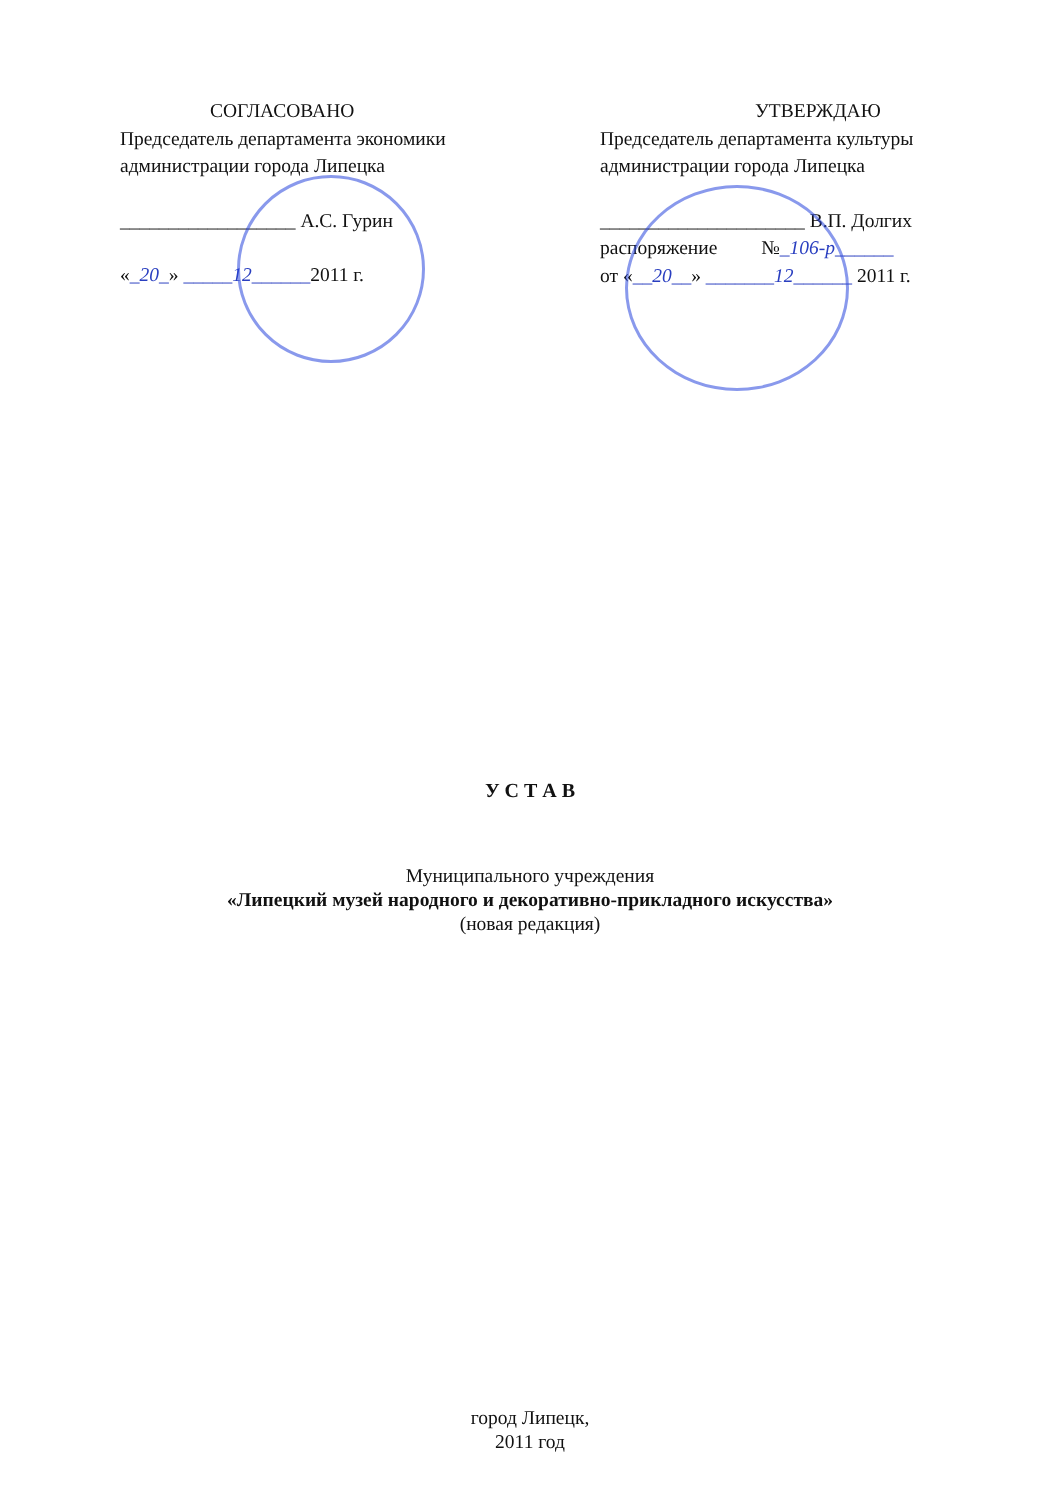СОГЛАСОВАНО
Председатель департамента экономики
администрации города Липецка
__________________ А.С. Гурин
«_20_» _____12______2011 г.
УТВЕРЖДАЮ
Председатель департамента культуры
администрации города Липецка
_____________________ В.П. Долгих
распоряжение №_106-р______
от «__20__» _______12______ 2011 г.
У С Т А В
Муниципального учреждения
«Липецкий музей народного и декоративно-прикладного искусства»
(новая редакция)
город Липецк,
2011 год